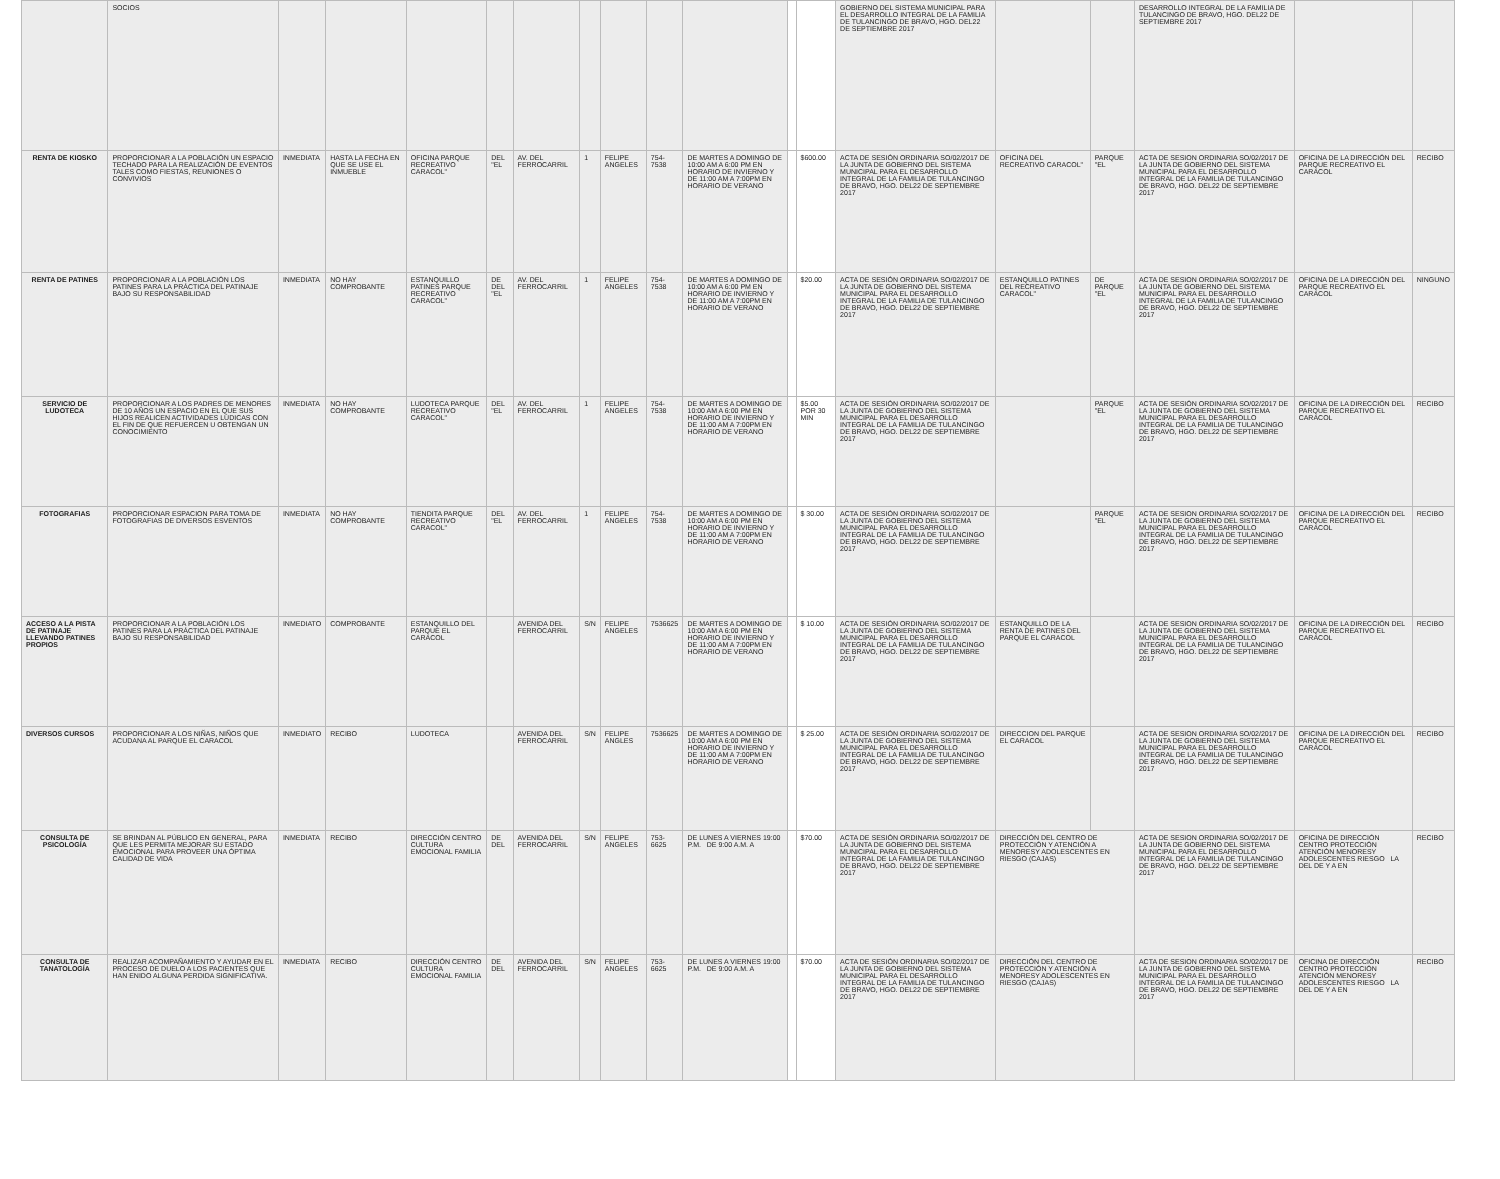| | SOCIOS | | | | | | | | | | | | GOBIERNO DEL SISTEMA MUNICIPAL PARA EL DESARROLLO INTEGRAL DE LA FAMILIA DE TULANCINGO DE BRAVO, HGO. DEL22 DE SEPTIEMBRE 2017 | | | DESARROLLO INTEGRAL DE LA FAMILIA DE TULANCINGO DE BRAVO, HGO. DEL22 DE SEPTIEMBRE 2017 | | |
| RENTA DE KIOSKO | PROPORCIONAR A LA POBLACIÓN UN ESPACIO TECHADO PARA LA REALIZACIÓN DE EVENTOS TALES COMO FIESTAS, REUNIONES O CONVIVIOS | INMEDIATA | HASTA LA FECHA EN QUE SE USE EL INMUEBLE | OFICINA PARQUE RECREATIVO CARACOL" | DEL "EL | AV. DEL FERROCARRIL | 1 | FELIPE ANGELES | 754-7538 | DE MARTES A DOMINGO DE 10:00 AM A 6:00 PM EN HORARIO DE INVIERNO Y DE 11:00 AM A 7:00PM EN HORARIO DE VERANO | | $600.00 | ACTA DE SESIÓN ORDINARIA SO/02/2017 DE LA JUNTA DE GOBIERNO DEL SISTEMA MUNICIPAL PARA EL DESARROLLO INTEGRAL DE LA FAMILIA DE TULANCINGO DE BRAVO, HGO. DEL22 DE SEPTIEMBRE 2017 | OFICINA DEL RECREATIVO CARACOL" | PARQUE "EL | ACTA DE SESION ORDINARIA SO/02/2017 DE LA JUNTA DE GOBIERNO DEL SISTEMA MUNICIPAL PARA EL DESARROLLO INTEGRAL DE LA FAMILIA DE TULANCINGO DE BRAVO, HGO. DEL22 DE SEPTIEMBRE 2017 | OFICINA DE LA DIRECCIÓN DEL PARQUE RECREATIVO EL CARACOL | RECIBO |
| RENTA DE PATINES | PROPORCIONAR A LA POBLACIÓN LOS PATINES PARA LA PRÁCTICA DEL PATINAJE BAJO SU RESPONSABILIDAD | INMEDIATA | NO HAY COMPROBANTE | ESTANQUILLO PATINES PARQUE RECREATIVO CARACOL" | DE DEL "EL | AV. DEL FERROCARRIL | 1 | FELIPE ANGELES | 754-7538 | DE MARTES A DOMINGO DE 10:00 AM A 6:00 PM EN HORARIO DE INVIERNO Y DE 11:00 AM A 7:00PM EN HORARIO DE VERANO | | $20.00 | ACTA DE SESIÓN ORDINARIA SO/02/2017 DE LA JUNTA DE GOBIERNO DEL SISTEMA MUNICIPAL PARA EL DESARROLLO INTEGRAL DE LA FAMILIA DE TULANCINGO DE BRAVO, HGO. DEL22 DE SEPTIEMBRE 2017 | ESTANQUILLO PATINES DEL RECREATIVO CARACOL" | DE PARQUE "EL | ACTA DE SESION ORDINARIA SO/02/2017 DE LA JUNTA DE GOBIERNO DEL SISTEMA MUNICIPAL PARA EL DESARROLLO INTEGRAL DE LA FAMILIA DE TULANCINGO DE BRAVO, HGO. DEL22 DE SEPTIEMBRE 2017 | OFICINA DE LA DIRECCIÓN DEL PARQUE RECREATIVO EL CARACOL | NINGUNO |
| SERVICIO DE LUDOTECA | PROPORCIONAR A LOS PADRES DE MENORES DE 10 AÑOS UN ESPACIO EN EL QUE SUS HIJOS REALICEN ACTIVIDADES LÚDICAS CON EL FIN DE QUE REFUERCEN U OBTENGAN UN CONOCIMIENTO | INMEDIATA | NO HAY COMPROBANTE | LUDOTECA PARQUE RECREATIVO CARACOL" | DEL "EL | AV. DEL FERROCARRIL | 1 | FELIPE ANGELES | 754-7538 | DE MARTES A DOMINGO DE 10:00 AM A 6:00 PM EN HORARIO DE INVIERNO Y DE 11:00 AM A 7:00PM EN HORARIO DE VERANO | | $5.00 POR 30 MIN | ACTA DE SESIÓN ORDINARIA SO/02/2017 DE LA JUNTA DE GOBIERNO DEL SISTEMA MUNICIPAL PARA EL DESARROLLO INTEGRAL DE LA FAMILIA DE TULANCINGO DE BRAVO, HGO. DEL22 DE SEPTIEMBRE 2017 | | PARQUE "EL | ACTA DE SESIÓN ORDINARIA SO/02/2017 DE LA JUNTA DE GOBIERNO DEL SISTEMA MUNICIPAL PARA EL DESARROLLO INTEGRAL DE LA FAMILIA DE TULANCINGO DE BRAVO, HGO. DEL22 DE SEPTIEMBRE 2017 | OFICINA DE LA DIRECCIÓN DEL PARQUE RECREATIVO EL CARACOL | RECIBO |
| FOTOGRAFIAS | PROPORCIONAR ESPACION PARA TOMA DE FOTOGRAFIAS DE DIVERSOS ESVENTOS | INMEDIATA | NO HAY COMPROBANTE | TIENDITA PARQUE RECREATIVO CARACOL" | DEL "EL | AV. DEL FERROCARRIL | 1 | FELIPE ANGELES | 754-7538 | DE MARTES A DOMINGO DE 10:00 AM A 6:00 PM EN HORARIO DE INVIERNO Y DE 11:00 AM A 7:00PM EN HORARIO DE VERANO | | $ 30.00 | ACTA DE SESIÓN ORDINARIA SO/02/2017 DE LA JUNTA DE GOBIERNO DEL SISTEMA MUNICIPAL PARA EL DESARROLLO INTEGRAL DE LA FAMILIA DE TULANCINGO DE BRAVO, HGO. DEL22 DE SEPTIEMBRE 2017 | | PARQUE "EL | ACTA DE SESION ORDINARIA SO/02/2017 DE LA JUNTA DE GOBIERNO DEL SISTEMA MUNICIPAL PARA EL DESARROLLO INTEGRAL DE LA FAMILIA DE TULANCINGO DE BRAVO, HGO. DEL22 DE SEPTIEMBRE 2017 | OFICINA DE LA DIRECCIÓN DEL PARQUE RECREATIVO EL CARACOL | RECIBO |
| ACCESO A LA PISTA DE PATINAJE LLEVANDO PATINES PROPIOS | PROPORCIONAR A LA POBLACIÓN LOS PATINES PARA LA PRÁCTICA DEL PATINAJE BAJO SU RESPONSABILIDAD | INMEDIATO | COMPROBANTE | ESTANQUILLO DEL PARQUE EL CARACOL | | AVENIDA DEL FERROCARRIL | S/N | FELIPE ANGELES | 7536625 | DE MARTES A DOMINGO DE 10:00 AM A 6:00 PM EN HORARIO DE INVIERNO Y DE 11:00 AM A 7:00PM EN HORARIO DE VERANO | | $ 10.00 | ACTA DE SESIÓN ORDINARIA SO/02/2017 DE LA JUNTA DE GOBIERNO DEL SISTEMA MUNICIPAL PARA EL DESARROLLO INTEGRAL DE LA FAMILIA DE TULANCINGO DE BRAVO, HGO. DEL22 DE SEPTIEMBRE 2017 | ESTANQUILLO DE LA RENTA DE PATINES DEL PARQUE EL CARACOL | | ACTA DE SESION ORDINARIA SO/02/2017 DE LA JUNTA DE GOBIERNO DEL SISTEMA MUNICIPAL PARA EL DESARROLLO INTEGRAL DE LA FAMILIA DE TULANCINGO DE BRAVO, HGO. DEL22 DE SEPTIEMBRE 2017 | OFICINA DE LA DIRECCIÓN DEL PARQUE RECREATIVO EL CARACOL | RECIBO |
| DIVERSOS CURSOS | PROPORCIONAR A LOS NIÑAS, NIÑOS QUE ACUDANA AL PARQUE EL CARACOL | INMEDIATO | RECIBO | LUDOTECA | | AVENIDA DEL FERROCARRIL | S/N | FELIPE ANGLES | 7536625 | DE MARTES A DOMINGO DE 10:00 AM A 6:00 PM EN HORARIO DE INVIERNO Y DE 11:00 AM A 7:00PM EN HORARIO DE VERANO | | $ 25.00 | ACTA DE SESIÓN ORDINARIA SO/02/2017 DE LA JUNTA DE GOBIERNO DEL SISTEMA MUNICIPAL PARA EL DESARROLLO INTEGRAL DE LA FAMILIA DE TULANCINGO DE BRAVO, HGO. DEL22 DE SEPTIEMBRE 2017 | DIRECCION DEL PARQUE EL CARACOL | | ACTA DE SESION ORDINARIA SO/02/2017 DE LA JUNTA DE GOBIERNO DEL SISTEMA MUNICIPAL PARA EL DESARROLLO INTEGRAL DE LA FAMILIA DE TULANCINGO DE BRAVO, HGO. DEL22 DE SEPTIEMBRE 2017 | OFICINA DE LA DIRECCIÓN DEL PARQUE RECREATIVO EL CARACOL | RECIBO |
| CONSULTA DE PSICOLOGÍA | SE BRINDAN AL PÚBLICO EN GENERAL, PARA QUE LES PERMITA MEJORAR SU ESTADO EMOCIONAL PARA PROVEER UNA ÓPTIMA CALIDAD DE VIDA | INMEDIATA | RECIBO | DIRECCIÓN CENTRO CULTURA EMOCIONAL FAMILIA | DE DEL | AVENIDA DEL FERROCARRIL | S/N | FELIPE ANGELES | 753-6625 | DE LUNES A VIERNES 19:00 P.M. DE 9:00 A.M. A | | $70.00 | ACTA DE SESIÓN ORDINARIA SO/02/2017 DE LA JUNTA DE GOBIERNO DEL SISTEMA MUNICIPAL PARA EL DESARROLLO INTEGRAL DE LA FAMILIA DE TULANCINGO DE BRAVO, HGO. DEL22 DE SEPTIEMBRE 2017 | DIRECCIÓN DEL CENTRO DE PROTECCIÓN Y ATENCIÓN A MENORESY ADOLESCENTES EN RIESGO (CAJAS) | | ACTA DE SESION ORDINARIA SO/02/2017 DE LA JUNTA DE GOBIERNO DEL SISTEMA MUNICIPAL PARA EL DESARROLLO INTEGRAL DE LA FAMILIA DE TULANCINGO DE BRAVO, HGO. DEL22 DE SEPTIEMBRE 2017 | OFICINA DE DIRECCIÓN CENTRO PROTECCIÓN ATENCIÓN MENORESY ADOLESCENTES RIESGO LA DEL DE Y A EN | RECIBO |
| CONSULTA DE TANATOLOGÍA | REALIZAR ACOMPAÑAMIENTO Y AYUDAR EN EL PROCESO DE DUELO A LOS PACIENTES QUE HAN ENIDO ALGUNA PERDIDA SIGNIFICATIVA. | INMEDIATA | RECIBO | DIRECCIÓN CENTRO CULTURA EMOCIONAL FAMILIA | DE DEL | AVENIDA DEL FERROCARRIL | S/N | FELIPE ANGELES | 753-6625 | DE LUNES A VIERNES 19:00 P.M. DE 9:00 A.M. A | | $70.00 | ACTA DE SESIÓN ORDINARIA SO/02/2017 DE LA JUNTA DE GOBIERNO DEL SISTEMA MUNICIPAL PARA EL DESARROLLO INTEGRAL DE LA FAMILIA DE TULANCINGO DE BRAVO, HGO. DEL22 DE SEPTIEMBRE 2017 | DIRECCIÓN DEL CENTRO DE PROTECCIÓN Y ATENCIÓN A MENORESY ADOLESCENTES EN RIESGO (CAJAS) | | ACTA DE SESION ORDINARIA SO/02/2017 DE LA JUNTA DE GOBIERNO DEL SISTEMA MUNICIPAL PARA EL DESARROLLO INTEGRAL DE LA FAMILIA DE TULANCINGO DE BRAVO, HGO. DEL22 DE SEPTIEMBRE 2017 | OFICINA DE DIRECCIÓN CENTRO PROTECCIÓN ATENCIÓN MENORESY ADOLESCENTES RIESGO LA DEL DE Y A EN | RECIBO |